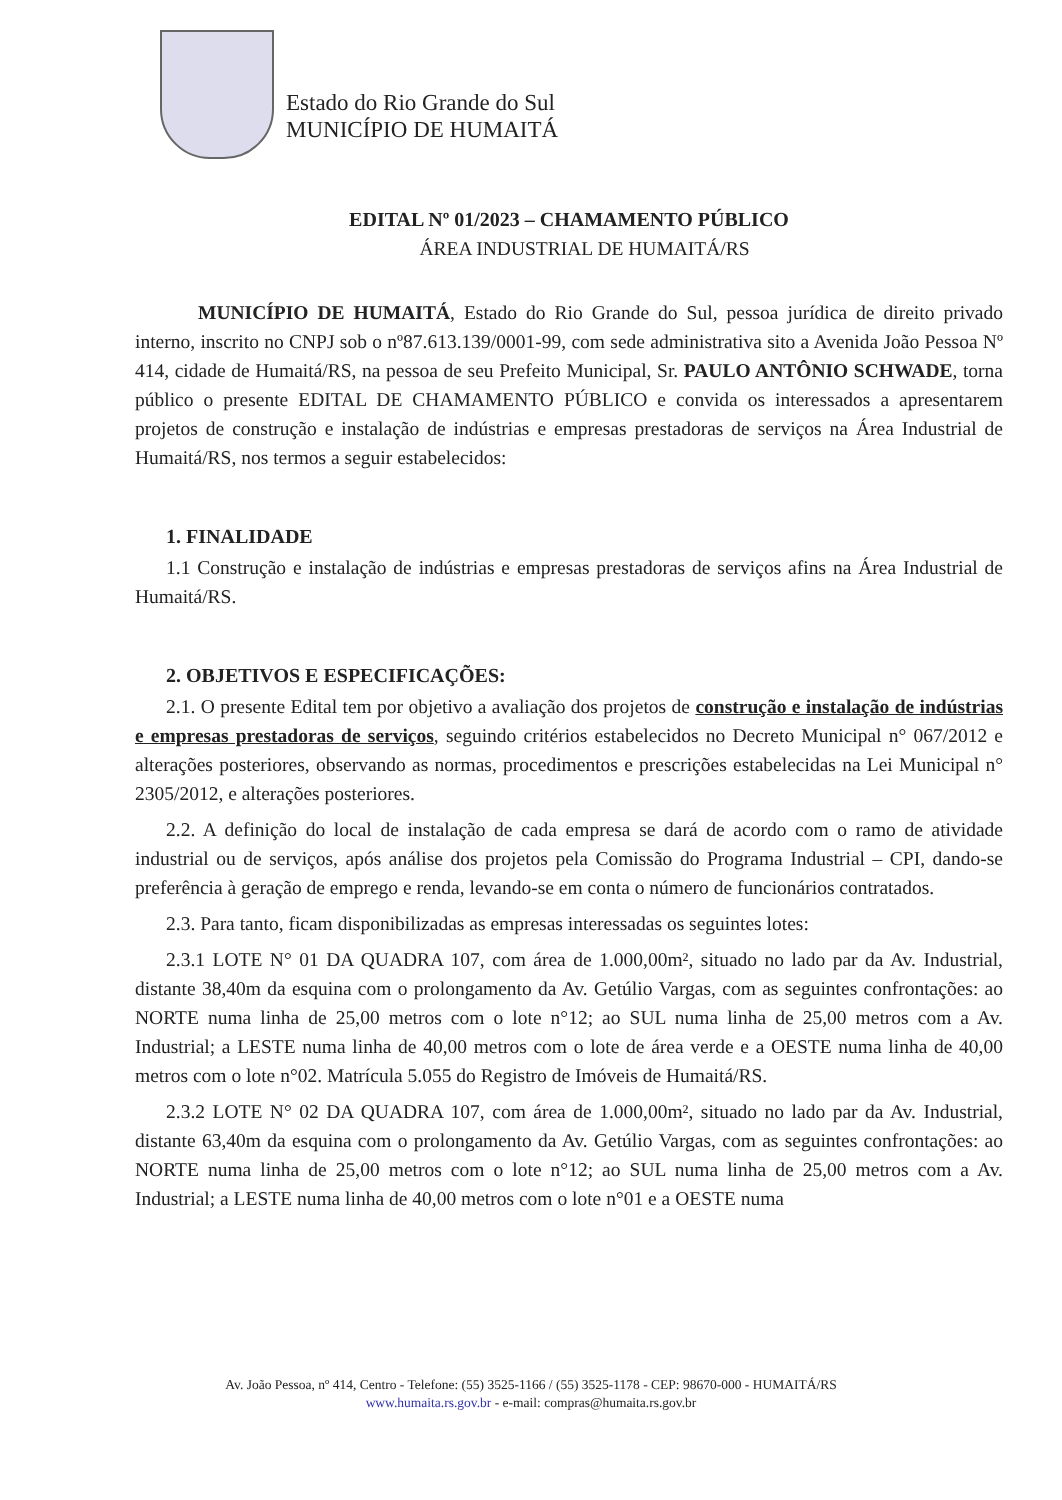Estado do Rio Grande do Sul
MUNICÍPIO DE HUMAITÁ
EDITAL Nº 01/2023 – CHAMAMENTO PÚBLICO
ÁREA INDUSTRIAL DE HUMAITÁ/RS
MUNICÍPIO DE HUMAITÁ, Estado do Rio Grande do Sul, pessoa jurídica de direito privado interno, inscrito no CNPJ sob o nº87.613.139/0001-99, com sede administrativa sito a Avenida João Pessoa Nº 414, cidade de Humaitá/RS, na pessoa de seu Prefeito Municipal, Sr. PAULO ANTÔNIO SCHWADE, torna público o presente EDITAL DE CHAMAMENTO PÚBLICO e convida os interessados a apresentarem projetos de construção e instalação de indústrias e empresas prestadoras de serviços na Área Industrial de Humaitá/RS, nos termos a seguir estabelecidos:
1. FINALIDADE
1.1 Construção e instalação de indústrias e empresas prestadoras de serviços afins na Área Industrial de Humaitá/RS.
2. OBJETIVOS E ESPECIFICAÇÕES:
2.1. O presente Edital tem por objetivo a avaliação dos projetos de construção e instalação de indústrias e empresas prestadoras de serviços, seguindo critérios estabelecidos no Decreto Municipal n° 067/2012 e alterações posteriores, observando as normas, procedimentos e prescrições estabelecidas na Lei Municipal n° 2305/2012, e alterações posteriores.
2.2. A definição do local de instalação de cada empresa se dará de acordo com o ramo de atividade industrial ou de serviços, após análise dos projetos pela Comissão do Programa Industrial – CPI, dando-se preferência à geração de emprego e renda, levando-se em conta o número de funcionários contratados.
2.3. Para tanto, ficam disponibilizadas as empresas interessadas os seguintes lotes:
2.3.1 LOTE N° 01 DA QUADRA 107, com área de 1.000,00m², situado no lado par da Av. Industrial, distante 38,40m da esquina com o prolongamento da Av. Getúlio Vargas, com as seguintes confrontações: ao NORTE numa linha de 25,00 metros com o lote n°12; ao SUL numa linha de 25,00 metros com a Av. Industrial; a LESTE numa linha de 40,00 metros com o lote de área verde e a OESTE numa linha de 40,00 metros com o lote n°02. Matrícula 5.055 do Registro de Imóveis de Humaitá/RS.
2.3.2 LOTE N° 02 DA QUADRA 107, com área de 1.000,00m², situado no lado par da Av. Industrial, distante 63,40m da esquina com o prolongamento da Av. Getúlio Vargas, com as seguintes confrontações: ao NORTE numa linha de 25,00 metros com o lote n°12; ao SUL numa linha de 25,00 metros com a Av. Industrial; a LESTE numa linha de 40,00 metros com o lote n°01 e a OESTE numa
Av. João Pessoa, nº 414, Centro - Telefone: (55) 3525-1166 / (55) 3525-1178 - CEP: 98670-000 - HUMAITÁ/RS
www.humaita.rs.gov.br - e-mail: compras@humaita.rs.gov.br